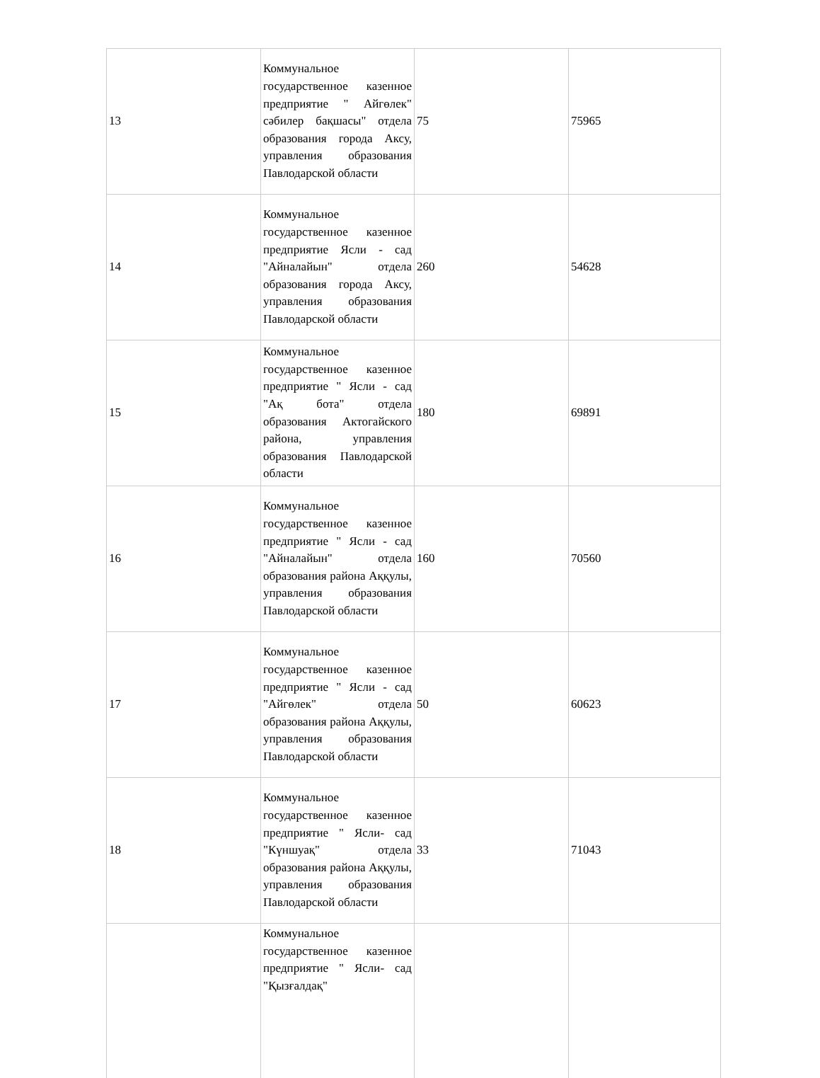| 13 | Коммунальное государственное казенное предприятие " Айгөлек" сәбилер бақшасы" отдела образования города Аксу, управления образования Павлодарской области | 75 | 75965 |
| 14 | Коммунальное государственное казенное предприятие Ясли - сад "Айналайын" отдела образования города Аксу, управления образования Павлодарской области | 260 | 54628 |
| 15 | Коммунальное государственное казенное предприятие " Ясли - сад "Ақ бота" отдела образования Актогайского района, управления образования Павлодарской области | 180 | 69891 |
| 16 | Коммунальное государственное казенное предприятие " Ясли - сад "Айналайын" отдела образования района Аққулы, управления образования Павлодарской области | 160 | 70560 |
| 17 | Коммунальное государственное казенное предприятие " Ясли - сад "Айгөлек" отдела образования района Аққулы, управления образования Павлодарской области | 50 | 60623 |
| 18 | Коммунальное государственное казенное предприятие " Ясли- сад "Күншуақ" отдела образования района Аққулы, управления образования Павлодарской области | 33 | 71043 |
| | Коммунальное государственное казенное предприятие " Ясли- сад "Қызғалдақ" | | |